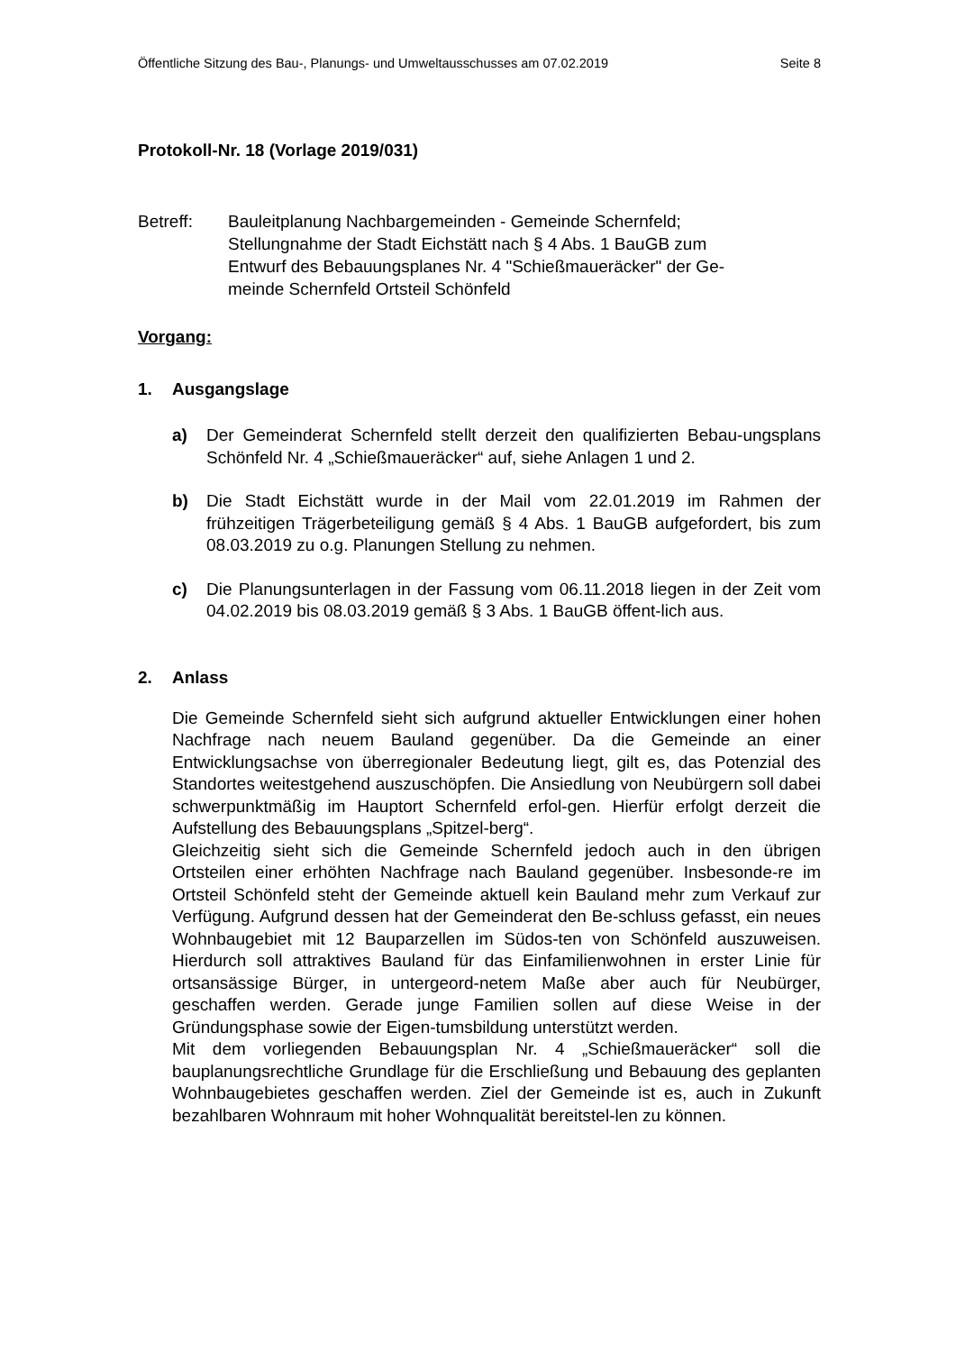Öffentliche Sitzung des Bau-, Planungs- und Umweltausschusses am 07.02.2019 Seite 8
Protokoll-Nr. 18 (Vorlage 2019/031)
Betreff: Bauleitplanung Nachbargemeinden - Gemeinde Schernfeld;
Stellungnahme der Stadt Eichstätt nach § 4 Abs. 1 BauGB zum
Entwurf des Bebauungsplanes Nr. 4 "Schießmaueräcker" der Ge-
meinde Schernfeld Ortsteil Schönfeld
Vorgang:
1. Ausgangslage
a) Der Gemeinderat Schernfeld stellt derzeit den qualifizierten Bebau-ungsplans Schönfeld Nr. 4 „Schießmaueräcker“ auf, siehe Anlagen 1 und 2.
b) Die Stadt Eichstätt wurde in der Mail vom 22.01.2019 im Rahmen der frühzeitigen Trägerbeteiligung gemäß § 4 Abs. 1 BauGB aufgefordert, bis zum 08.03.2019 zu o.g. Planungen Stellung zu nehmen.
c) Die Planungsunterlagen in der Fassung vom 06.11.2018 liegen in der Zeit vom 04.02.2019 bis 08.03.2019 gemäß § 3 Abs. 1 BauGB öffent-lich aus.
2. Anlass
Die Gemeinde Schernfeld sieht sich aufgrund aktueller Entwicklungen einer hohen Nachfrage nach neuem Bauland gegenüber. Da die Gemeinde an einer Entwicklungsachse von überregionaler Bedeutung liegt, gilt es, das Potenzial des Standortes weitestgehend auszuschöpfen. Die Ansiedlung von Neubürgern soll dabei schwerpunktmäßig im Hauptort Schernfeld erfol-gen. Hierfür erfolgt derzeit die Aufstellung des Bebauungsplans „Spitzel-berg“.
Gleichzeitig sieht sich die Gemeinde Schernfeld jedoch auch in den übrigen Ortsteilen einer erhöhten Nachfrage nach Bauland gegenüber. Insbesonde-re im Ortsteil Schönfeld steht der Gemeinde aktuell kein Bauland mehr zum Verkauf zur Verfügung. Aufgrund dessen hat der Gemeinderat den Be-schluss gefasst, ein neues Wohnbaugebiet mit 12 Bauparzellen im Südos-ten von Schönfeld auszuweisen. Hierdurch soll attraktives Bauland für das Einfamilienwohnen in erster Linie für ortsansässige Bürger, in untergeord-netem Maße aber auch für Neubürger, geschaffen werden. Gerade junge Familien sollen auf diese Weise in der Gründungsphase sowie der Eigen-tumsbildung unterstützt werden.
Mit dem vorliegenden Bebauungsplan Nr. 4 „Schießmaueräcker“ soll die bauplanungsrechtliche Grundlage für die Erschließung und Bebauung des geplanten Wohnbaugebietes geschaffen werden. Ziel der Gemeinde ist es, auch in Zukunft bezahlbaren Wohnraum mit hoher Wohnqualität bereitstel-len zu können.